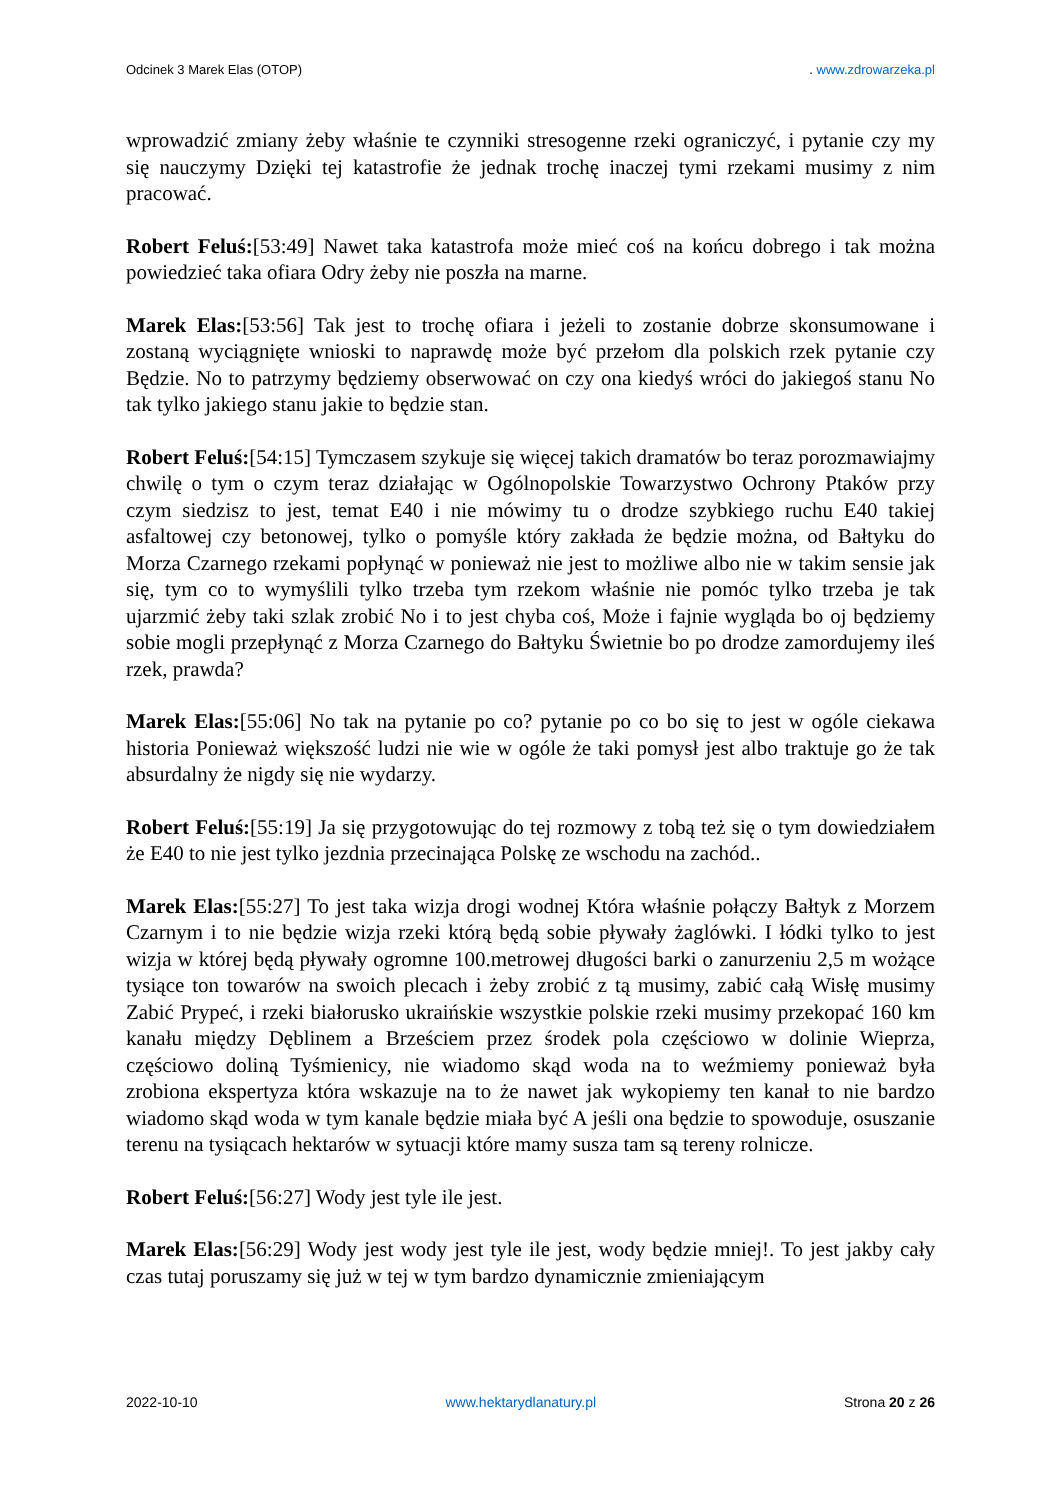Odcinek 3 Marek Elas (OTOP). www.zdrowarzeka.pl
wprowadzić zmiany żeby właśnie te czynniki stresogenne rzeki ograniczyć, i pytanie czy my się nauczymy Dzięki tej katastrofie że jednak trochę inaczej tymi rzekami musimy z nim pracować.
Robert Feluś:[53:49] Nawet taka katastrofa może mieć coś na końcu dobrego i tak można powiedzieć taka ofiara Odry żeby nie poszła na marne.
Marek Elas:[53:56] Tak jest to trochę ofiara i jeżeli to zostanie dobrze skonsumowane i zostaną wyciągnięte wnioski to naprawdę może być przełom dla polskich rzek pytanie czy Będzie. No to patrzymy będziemy obserwować on czy ona kiedyś wróci do jakiegoś stanu No tak tylko jakiego stanu jakie to będzie stan.
Robert Feluś:[54:15] Tymczasem szykuje się więcej takich dramatów bo teraz porozmawiajmy chwilę o tym o czym teraz działając w Ogólnopolskie Towarzystwo Ochrony Ptaków przy czym siedzisz to jest, temat E40 i nie mówimy tu o drodze szybkiego ruchu E40 takiej asfaltowej czy betonowej, tylko o pomyśle który zakłada że będzie można, od Bałtyku do Morza Czarnego rzekami popłynąć w ponieważ nie jest to możliwe albo nie w takim sensie jak się, tym co to wymyślili tylko trzeba tym rzekom właśnie nie pomóc tylko trzeba je tak ujarzmić żeby taki szlak zrobić No i to jest chyba coś, Może i fajnie wygląda bo oj będziemy sobie mogli przepłynąć z Morza Czarnego do Bałtyku Świetnie bo po drodze zamordujemy ileś rzek, prawda?
Marek Elas:[55:06] No tak na pytanie po co? pytanie po co bo się to jest w ogóle ciekawa historia Ponieważ większość ludzi nie wie w ogóle że taki pomysł jest albo traktuje go że tak absurdalny że nigdy się nie wydarzy.
Robert Feluś:[55:19] Ja się przygotowując do tej rozmowy z tobą też się o tym dowiedziałem że E40 to nie jest tylko jezdnia przecinająca Polskę ze wschodu na zachód..
Marek Elas:[55:27] To jest taka wizja drogi wodnej Która właśnie połączy Bałtyk z Morzem Czarnym i to nie będzie wizja rzeki którą będą sobie pływały żaglówki. I łódki tylko to jest wizja w której będą pływały ogromne 100.metrowej długości barki o zanurzeniu 2,5 m wożące tysiące ton towarów na swoich plecach i żeby zrobić z tą musimy, zabić całą Wisłę musimy Zabić Prypeć, i rzeki białorusko ukraińskie wszystkie polskie rzeki musimy przekopać 160 km kanału między Dęblinem a Brześciem przez środek pola częściowo w dolinie Wieprza, częściowo doliną Tyśmienicy, nie wiadomo skąd woda na to weźmiemy ponieważ była zrobiona ekspertyza która wskazuje na to że nawet jak wykopiemy ten kanał to nie bardzo wiadomo skąd woda w tym kanale będzie miała być A jeśli ona będzie to spowoduje, osuszanie terenu na tysiącach hektarów w sytuacji które mamy susza tam są tereny rolnicze.
Robert Feluś:[56:27] Wody jest tyle ile jest.
Marek Elas:[56:29] Wody jest wody jest tyle ile jest, wody będzie mniej!. To jest jakby cały czas tutaj poruszamy się już w tej w tym bardzo dynamicznie zmieniającym
2022-10-10 www.hektarydlanatury.pl Strona 20 z 26